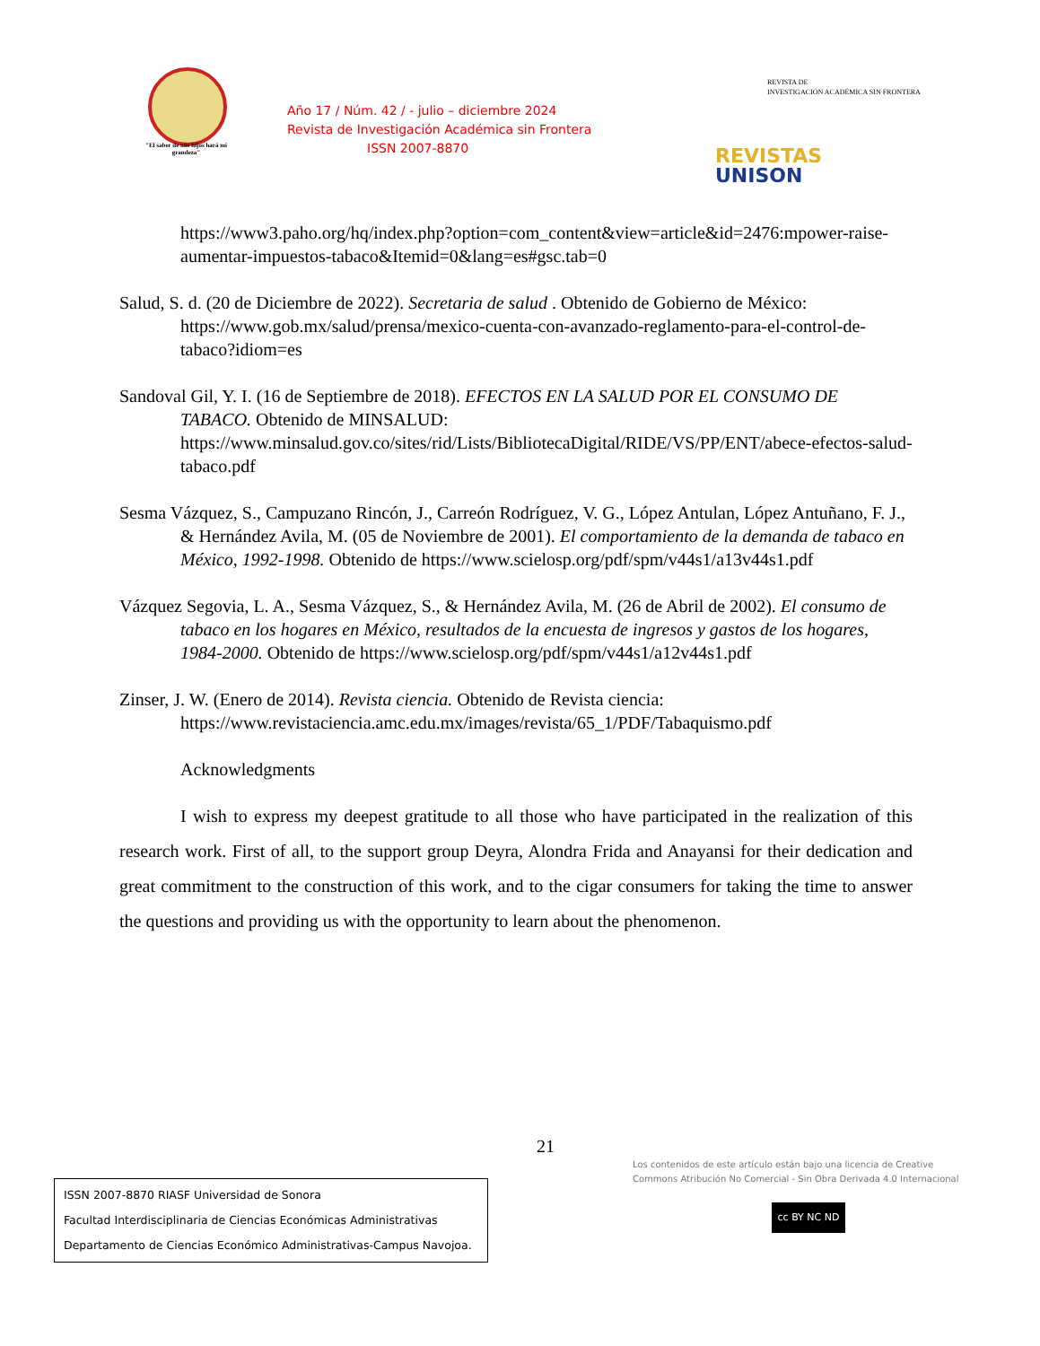"El saber de mis hijos hará mi grandeza"
Año 17 / Núm. 42 / - julio – diciembre 2024
Revista de Investigación Académica sin Frontera
ISSN 2007-8870
REVISTA DE
INVESTIGACIÓN ACADÉMICA SIN FRONTERA
REVISTAS
UNISON
https://www3.paho.org/hq/index.php?option=com_content&view=article&id=2476:mpower-raise-aumentar-impuestos-tabaco&Itemid=0&lang=es#gsc.tab=0
Salud, S. d. (20 de Diciembre de 2022). Secretaria de salud . Obtenido de Gobierno de México: https://www.gob.mx/salud/prensa/mexico-cuenta-con-avanzado-reglamento-para-el-control-de-tabaco?idiom=es
Sandoval Gil, Y. I. (16 de Septiembre de 2018). EFECTOS EN LA SALUD POR EL CONSUMO DE TABACO. Obtenido de MINSALUD: https://www.minsalud.gov.co/sites/rid/Lists/BibliotecaDigital/RIDE/VS/PP/ENT/abece-efectos-salud-tabaco.pdf
Sesma Vázquez, S., Campuzano Rincón, J., Carreón Rodríguez, V. G., López Antulan, López Antuñano, F. J., & Hernández Avila, M. (05 de Noviembre de 2001). El comportamiento de la demanda de tabaco en México, 1992-1998. Obtenido de https://www.scielosp.org/pdf/spm/v44s1/a13v44s1.pdf
Vázquez Segovia, L. A., Sesma Vázquez, S., & Hernández Avila, M. (26 de Abril de 2002). El consumo de tabaco en los hogares en México, resultados de la encuesta de ingresos y gastos de los hogares, 1984-2000. Obtenido de https://www.scielosp.org/pdf/spm/v44s1/a12v44s1.pdf
Zinser, J. W. (Enero de 2014). Revista ciencia. Obtenido de Revista ciencia: https://www.revistaciencia.amc.edu.mx/images/revista/65_1/PDF/Tabaquismo.pdf
Acknowledgments
I wish to express my deepest gratitude to all those who have participated in the realization of this research work. First of all, to the support group Deyra, Alondra Frida and Anayansi for their dedication and great commitment to the construction of this work, and to the cigar consumers for taking the time to answer the questions and providing us with the opportunity to learn about the phenomenon.
21
Los contenidos de este artículo están bajo una licencia de Creative
Commons Atribución No Comercial - Sin Obra Derivada 4.0 Internacional
cc BY NC ND
ISSN 2007-8870 RIASF Universidad de Sonora
Facultad Interdisciplinaria de Ciencias Económicas Administrativas
Departamento de Ciencias Económico Administrativas-Campus Navojoa.